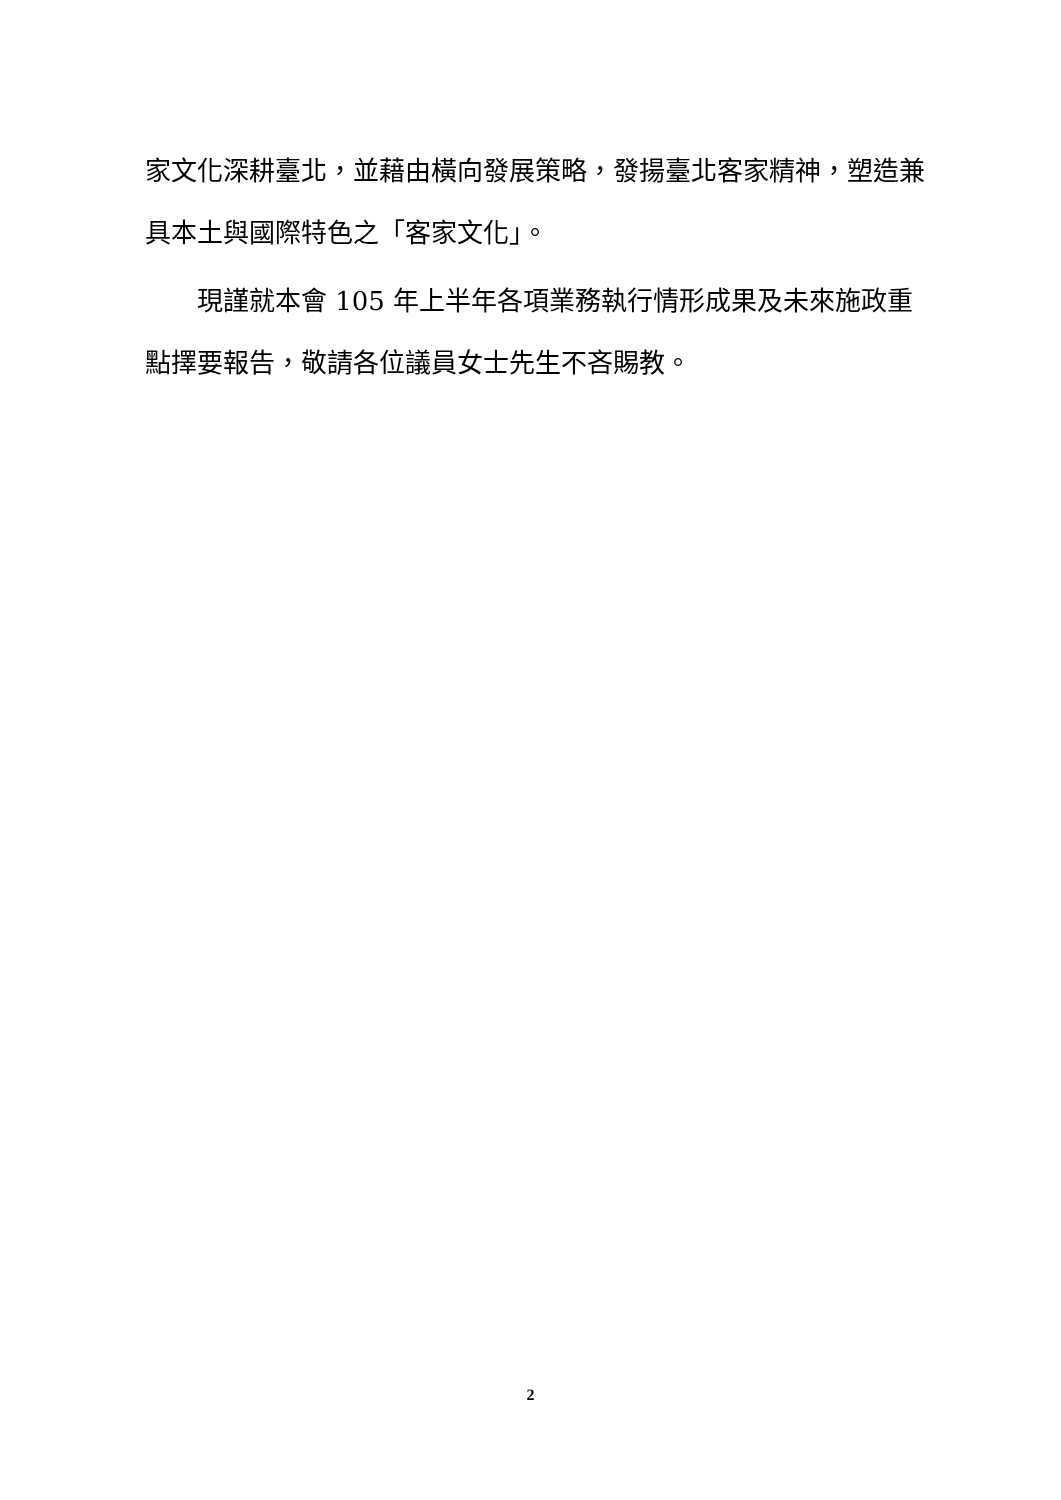家文化深耕臺北，並藉由橫向發展策略，發揚臺北客家精神，塑造兼具本土與國際特色之「客家文化」。
現謹就本會 105 年上半年各項業務執行情形成果及未來施政重點擇要報告，敬請各位議員女士先生不吝賜教。
2